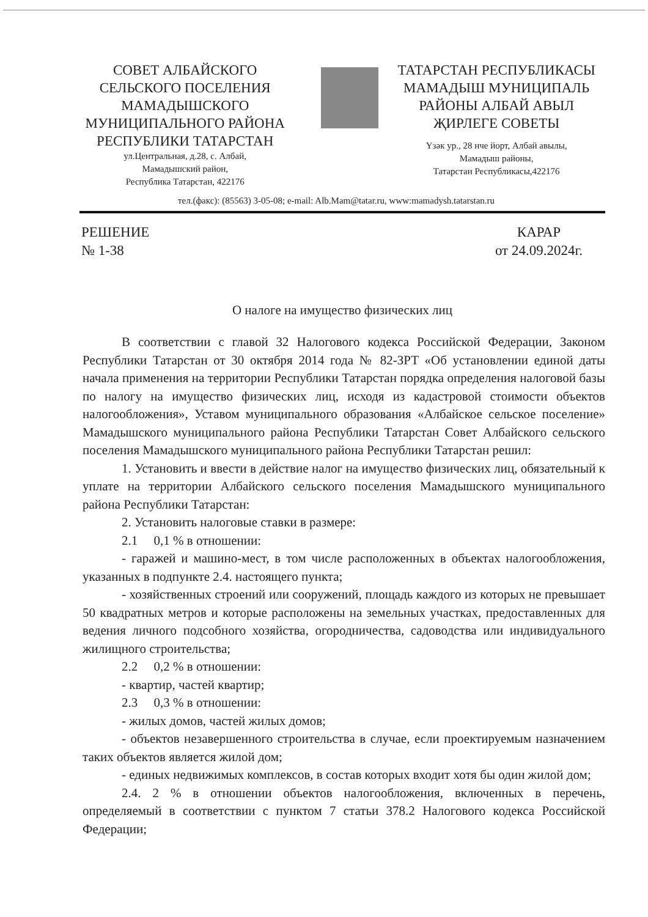СОВЕТ АЛБАЙСКОГО
СЕЛЬСКОГО ПОСЕЛЕНИЯ
МАМАДЫШСКОГО
МУНИЦИПАЛЬНОГО РАЙОНА
РЕСПУБЛИКИ ТАТАРСТАН
ул.Центральная, д.28, с. Албай,
Мамадышский район,
Республика Татарстан, 422176
ТАТАРСТАН РЕСПУБЛИКАСЫ
МАМАДЫШ МУНИЦИПАЛЬ
РАЙОНЫ АЛБАЙ АВЫЛ
ҖИРЛЕГЕ СОВЕТЫ
Үзәк ур., 28 нче йорт, Албай авылы,
Мамадыш районы,
Татарстан Республикасы,422176
тел.(факс): (85563) 3-05-08; e-mail: Alb.Mam@tatar.ru, www:mamadysh.tatarstan.ru
РЕШЕНИЕ
№ 1-38
КАРАР
от 24.09.2024г.
О налоге на имущество физических лиц
В соответствии с главой 32 Налогового кодекса Российской Федерации, Законом Республики Татарстан от 30 октября 2014 года № 82-ЗРТ «Об установлении единой даты начала применения на территории Республики Татарстан порядка определения налоговой базы по налогу на имущество физических лиц, исходя из кадастровой стоимости объектов налогообложения», Уставом муниципального образования «Албайское сельское поселение» Мамадышского муниципального района Республики Татарстан Совет Албайского сельского поселения Мамадышского муниципального района Республики Татарстан решил:
1. Установить и ввести в действие налог на имущество физических лиц, обязательный к уплате на территории Албайского сельского поселения Мамадышского муниципального района Республики Татарстан:
2. Установить налоговые ставки в размере:
2.1 0,1 % в отношении:
- гаражей и машино-мест, в том числе расположенных в объектах налогообложения, указанных в подпункте 2.4. настоящего пункта;
- хозяйственных строений или сооружений, площадь каждого из которых не превышает 50 квадратных метров и которые расположены на земельных участках, предоставленных для ведения личного подсобного хозяйства, огородничества, садоводства или индивидуального жилищного строительства;
2.2 0,2 % в отношении:
- квартир, частей квартир;
2.3 0,3 % в отношении:
- жилых домов, частей жилых домов;
- объектов незавершенного строительства в случае, если проектируемым назначением таких объектов является жилой дом;
- единых недвижимых комплексов, в состав которых входит хотя бы один жилой дом;
2.4. 2 % в отношении объектов налогообложения, включенных в перечень, определяемый в соответствии с пунктом 7 статьи 378.2 Налогового кодекса Российской Федерации;